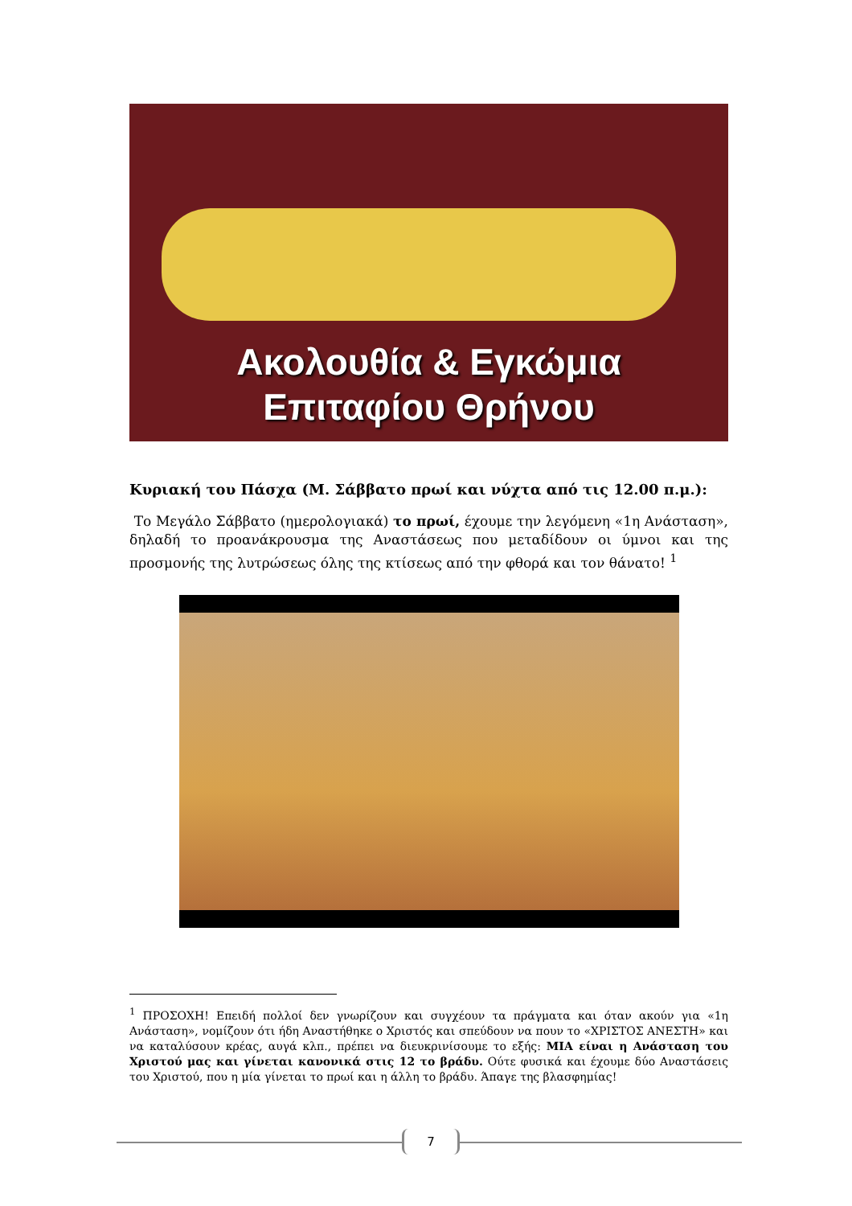Ακολουθία & Εγκώμια
Επιταφίου Θρήνου
Κυριακή του Πάσχα (Μ. Σάββατο πρωί και νύχτα από τις 12.00 π.μ.):
Το Μεγάλο Σάββατο (ημερολογιακά) το πρωί, έχουμε την λεγόμενη «1η Α­νάσταση», δηλαδή το προανάκρουσμα της Αναστάσεως που μεταδίδουν οι ύμνοι και της προσμονής της λυτρώσεως όλης της κτίσεως από την φθορά και τον θάνατο! <sup>1</sup>
<sup>1</sup> ΠΡΟΣΟΧΗ! Επειδή πολλοί δεν γνωρίζουν και συγχέουν τα πράγματα και όταν ακούν γι­α «1η Ανάσταση», νομίζουν ότι ήδη Αναστήθηκε ο Χριστός και σπεύδουν να πουν το «ΧΡΙ­ΣΤΟΣ ΑΝΕΣΤΗ» και να καταλύσουν κρέας, αυγά κλπ., πρέπει να διευκρινίσουμε το εξής: ΜΙΑ είναι η Ανάσταση του Χριστού μας και γίνεται κανονικά στις 12 το βράδυ. Ού­τε φυσικά και έχουμε δύο Αναστάσεις του Χριστού, που η μία γίνεται το πρωί και η άλλη το βράδυ. Άπαγε της βλασφημίας!
7